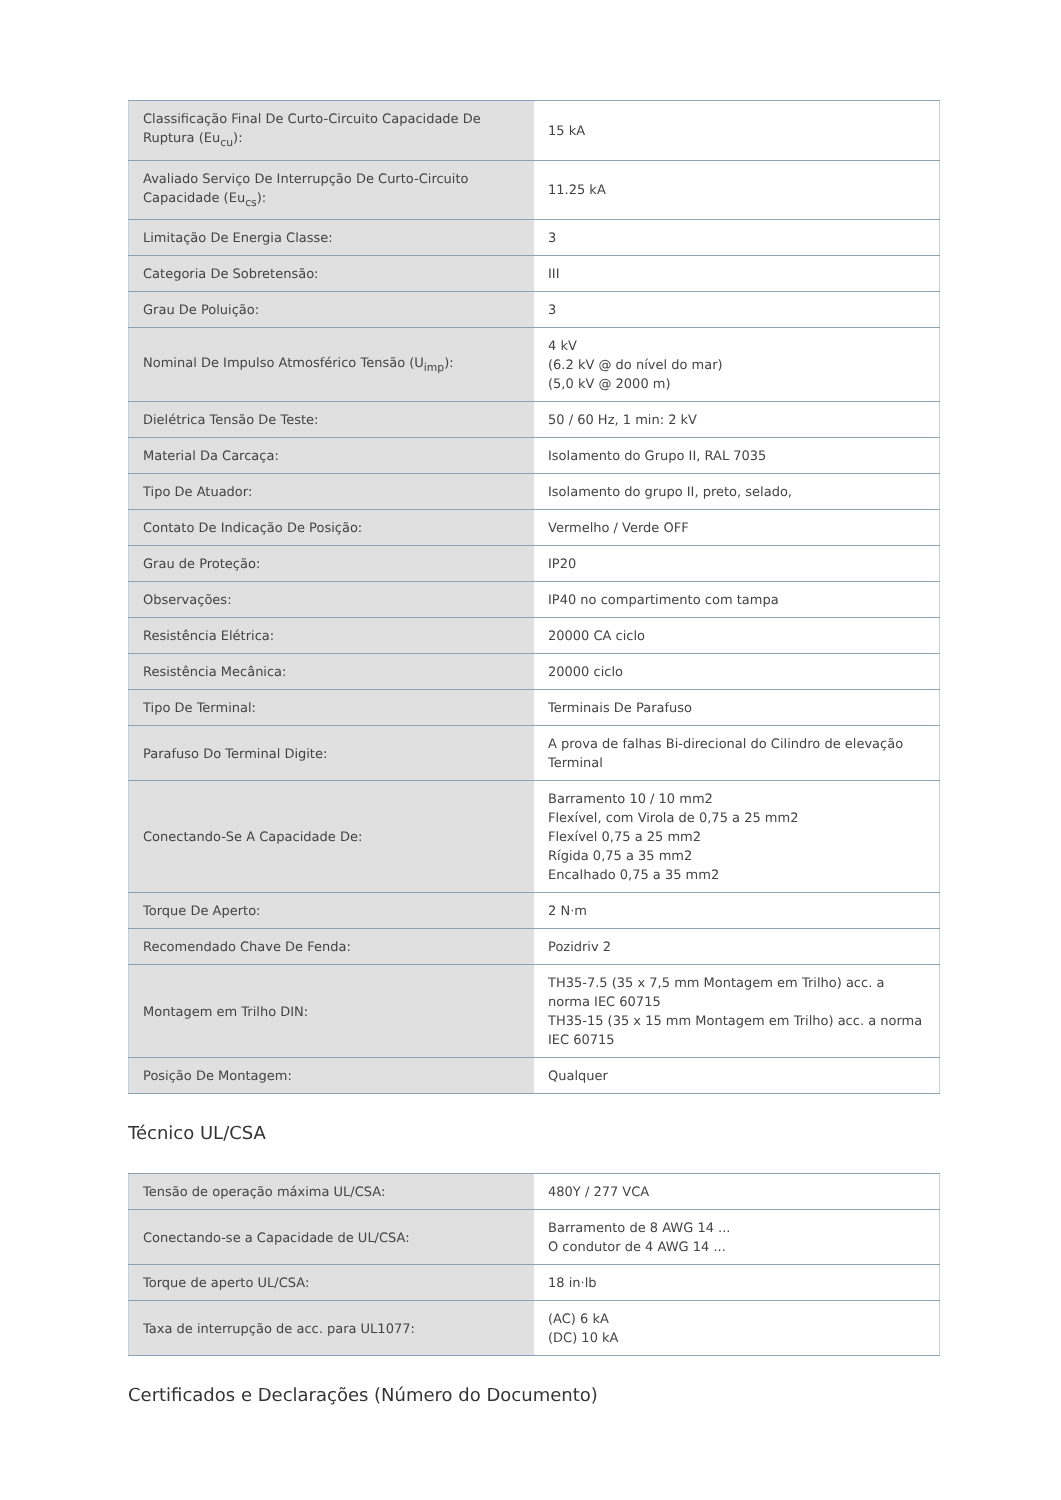| Classificação Final De Curto-Circuito Capacidade De Ruptura (Eu<sub>cu</sub>): | 15 kA |
| Avaliado Serviço De Interrupção De Curto-Circuito Capacidade (Eu<sub>cs</sub>): | 11.25 kA |
| Limitação De Energia Classe: | 3 |
| Categoria De Sobretensão: | III |
| Grau De Poluição: | 3 |
| Nominal De Impulso Atmosférico Tensão (U<sub>imp</sub>): | 4 kV (6.2 kV @ do nível do mar) (5,0 kV @ 2000 m) |
| Dielétrica Tensão De Teste: | 50 / 60 Hz, 1 min: 2 kV |
| Material Da Carcaça: | Isolamento do Grupo II, RAL 7035 |
| Tipo De Atuador: | Isolamento do grupo II, preto, selado, |
| Contato De Indicação De Posição: | Vermelho / Verde OFF |
| Grau de Proteção: | IP20 |
| Observações: | IP40 no compartimento com tampa |
| Resistência Elétrica: | 20000 CA ciclo |
| Resistência Mecânica: | 20000 ciclo |
| Tipo De Terminal: | Terminais De Parafuso |
| Parafuso Do Terminal Digite: | A prova de falhas Bi-direcional do Cilindro de elevação Terminal |
| Conectando-Se A Capacidade De: | Barramento 10 / 10 mm2 Flexível, com Virola de 0,75 a 25 mm2 Flexível 0,75 a 25 mm2 Rígida 0,75 a 35 mm2 Encalhado 0,75 a 35 mm2 |
| Torque De Aperto: | 2 N·m |
| Recomendado Chave De Fenda: | Pozidriv 2 |
| Montagem em Trilho DIN: | TH35-7.5 (35 x 7,5 mm Montagem em Trilho) acc. a norma IEC 60715 TH35-15 (35 x 15 mm Montagem em Trilho) acc. a norma IEC 60715 |
| Posição De Montagem: | Qualquer |
Técnico UL/CSA
| Tensão de operação máxima UL/CSA: | 480Y / 277 VCA |
| Conectando-se a Capacidade de UL/CSA: | Barramento de 8 AWG 14 ... O condutor de 4 AWG 14 ... |
| Torque de aperto UL/CSA: | 18 in·lb |
| Taxa de interrupção de acc. para UL1077: | (AC) 6 kA (DC) 10 kA |
Certificados e Declarações (Número do Documento)